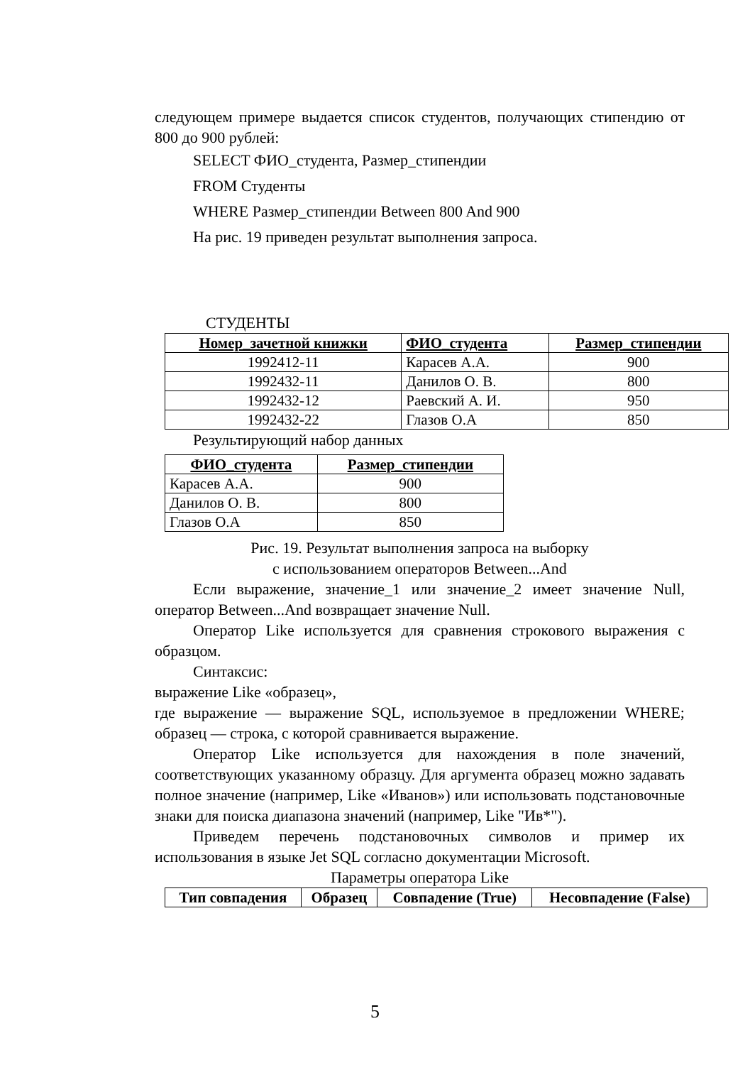следующем примере выдается список студентов, получающих стипендию от 800 до 900 рублей:
SELECT ФИО_студента, Размер_стипендии
FROM Студенты
WHERE Размер_стипендии Between 800 And 900
На рис. 19 приведен результат выполнения запроса.
СТУДЕНТЫ
| Номер_зачетной книжки | ФИО_студента | Размер_стипендии |
| --- | --- | --- |
| 1992412-11 | Карасев А.А. | 900 |
| 1992432-11 | Данилов О. В. | 800 |
| 1992432-12 | Раевский А. И. | 950 |
| 1992432-22 | Глазов О.А | 850 |
Результирующий набор данных
| ФИО_студента | Размер_стипендии |
| --- | --- |
| Карасев А.А. | 900 |
| Данилов О. В. | 800 |
| Глазов О.А | 850 |
Рис. 19. Результат выполнения запроса на выборку
с использованием операторов Between...And
Если выражение, значение_1 или значение_2 имеет значение Null, оператор Between...And возвращает значение Null.
Оператор Like используется для сравнения строкового выражения с образцом.
Синтаксис:
выражение Like «образец»,
где выражение — выражение SQL, используемое в предложении WHERE; образец — строка, с которой сравнивается выражение.
Оператор Like используется для нахождения в поле значений, соответствующих указанному образцу. Для аргумента образец можно задавать полное значение (например, Like «Иванов») или использовать подстановочные знаки для поиска диапазона значений (например, Like "Ив*").
Приведем перечень подстановочных символов и пример их использования в языке Jet SQL согласно документации Microsoft.
Параметры оператора Like
| Тип совпадения | Образец | Совпадение (True) | Несовпадение (False) |
| --- | --- | --- | --- |
5